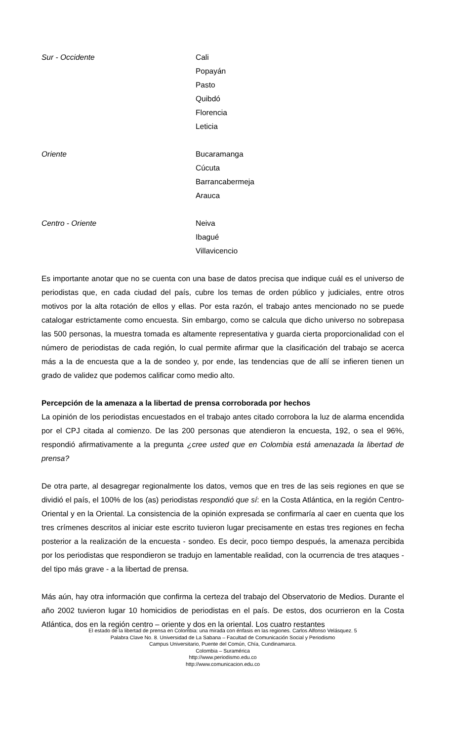| Sur - Occidente | Cali Popayán Pasto Quibdó Florencia Leticia |
| Oriente | Bucaramanga Cúcuta Barrancabermeja Arauca |
| Centro - Oriente | Neiva Ibagué Villavicencio |
Es importante anotar que no se cuenta con una base de datos precisa que indique cuál es el universo de periodistas que, en cada ciudad del país, cubre los temas de orden público y judiciales, entre otros motivos por la alta rotación de ellos y ellas. Por esta razón, el trabajo antes mencionado no se puede catalogar estrictamente como encuesta. Sin embargo, como se calcula que dicho universo no sobrepasa las 500 personas, la muestra tomada es altamente representativa y guarda cierta proporcionalidad con el número de periodistas de cada región, lo cual permite afirmar que la clasificación del trabajo se acerca más a la de encuesta que a la de sondeo y, por ende, las tendencias que de allí se infieren tienen un grado de validez que podemos calificar como medio alto.
Percepción de la amenaza a la libertad de prensa corroborada por hechos
La opinión de los periodistas encuestados en el trabajo antes citado corrobora la luz de alarma encendida por el CPJ citada al comienzo. De las 200 personas que atendieron la encuesta, 192, o sea el 96%, respondió afirmativamente a la pregunta ¿cree usted que en Colombia está amenazada la libertad de prensa?
De otra parte, al desagregar regionalmente los datos, vemos que en tres de las seis regiones en que se dividió el país, el 100% de los (as) periodistas respondió que sí: en la Costa Atlántica, en la región Centro-Oriental y en la Oriental. La consistencia de la opinión expresada se confirmaría al caer en cuenta que los tres crímenes descritos al iniciar este escrito tuvieron lugar precisamente en estas tres regiones en fecha posterior a la realización de la encuesta - sondeo. Es decir, poco tiempo después, la amenaza percibida por los periodistas que respondieron se tradujo en lamentable realidad, con la ocurrencia de tres ataques - del tipo más grave - a la libertad de prensa.
Más aún, hay otra información que confirma la certeza del trabajo del Observatorio de Medios. Durante el año 2002 tuvieron lugar 10 homicidios de periodistas en el país. De estos, dos ocurrieron en la Costa Atlántica, dos en la región centro – oriente y dos en la oriental. Los cuatro restantes
El estado de la libertad de prensa en Colombia: una mirada con énfasis en las regiones. Carlos Alfonso Velásquez. 5
Palabra Clave No. 8. Universidad de La Sabana – Facultad de Comunicación Social y Periodismo
Campus Universitario, Puente del Común, Chía, Cundinamarca.
Colombia – Suramérica
http://www.periodismo.edu.co
http://www.comunicacion.edu.co